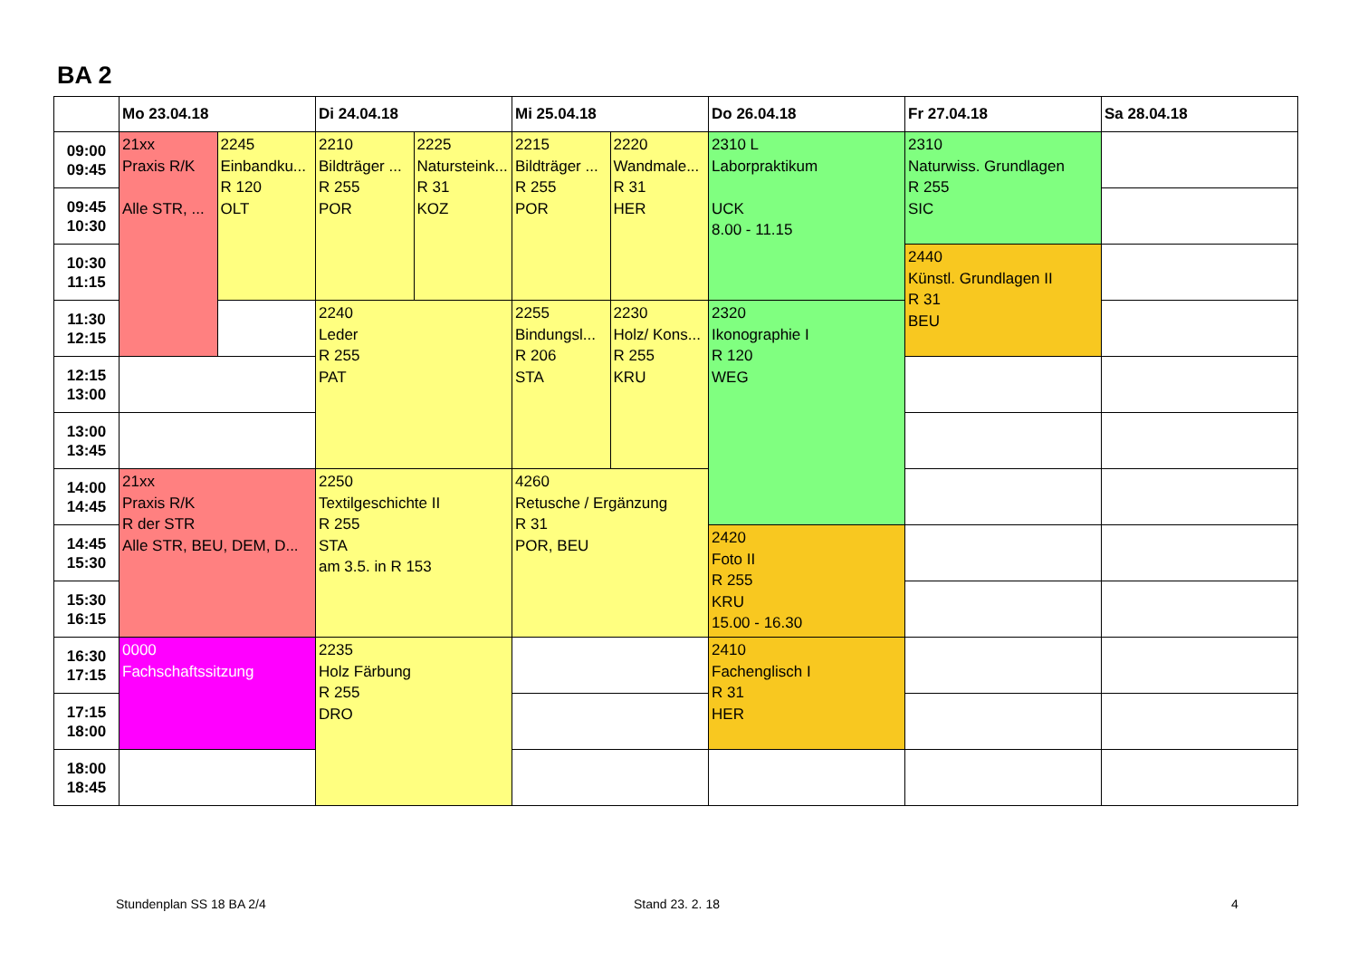BA 2
| | Mo 23.04.18 | | Di 24.04.18 | | Mi 25.04.18 | | Do 26.04.18 | Fr 27.04.18 | Sa 28.04.18 |
| --- | --- | --- | --- | --- | --- | --- | --- | --- | --- |
| 09:00 09:45 | 21xx Praxis R/K Alle STR, ... | 2245 Einbandku... R 120 OLT | 2210 Bildträger ... R 255 POR | 2225 Natursteink... R 31 KOZ | 2215 Bildträger ... R 255 POR | 2220 Wandmale... R 31 HER | 2310 L Laborpraktikum UCK 8.00 - 11.15 | 2310 Naturwiss. Grundlagen R 255 SIC | |
| 09:45 10:30 | | | | | | | | | |
| 10:30 11:15 | | | | | | | | 2440 Künstl. Grundlagen II R 31 BEU | |
| 11:30 12:15 | | | 2240 Leder R 255 PAT | | 2255 Bindungsl... R 206 STA | 2230 Holz/ Kons... R 255 KRU | 2320 Ikonographie I R 120 WEG | | |
| 12:15 13:00 | | | | | | | | | |
| 13:00 13:45 | | | | | | | | | |
| 14:00 14:45 | 21xx Praxis R/K R der STR Alle STR, BEU, DEM, D... | | 2250 Textilgeschichte II R 255 STA am 3.5. in R 153 | | 4260 Retusche / Ergänzung R 31 POR, BEU | | | | |
| 14:45 15:30 | | | | | | | 2420 Foto II R 255 KRU 15.00 - 16.30 | | |
| 15:30 16:15 | | | | | | | | | |
| 16:30 17:15 | 0000 Fachschaftssitzung | | 2235 Holz Färbung R 255 DRO | | | | 2410 Fachenglisch I R 31 HER | | |
| 17:15 18:00 | | | | | | | | | |
| 18:00 18:45 | | | | | | | | | |
Stundenplan SS 18 BA 2/4 Stand 23. 2. 18 4